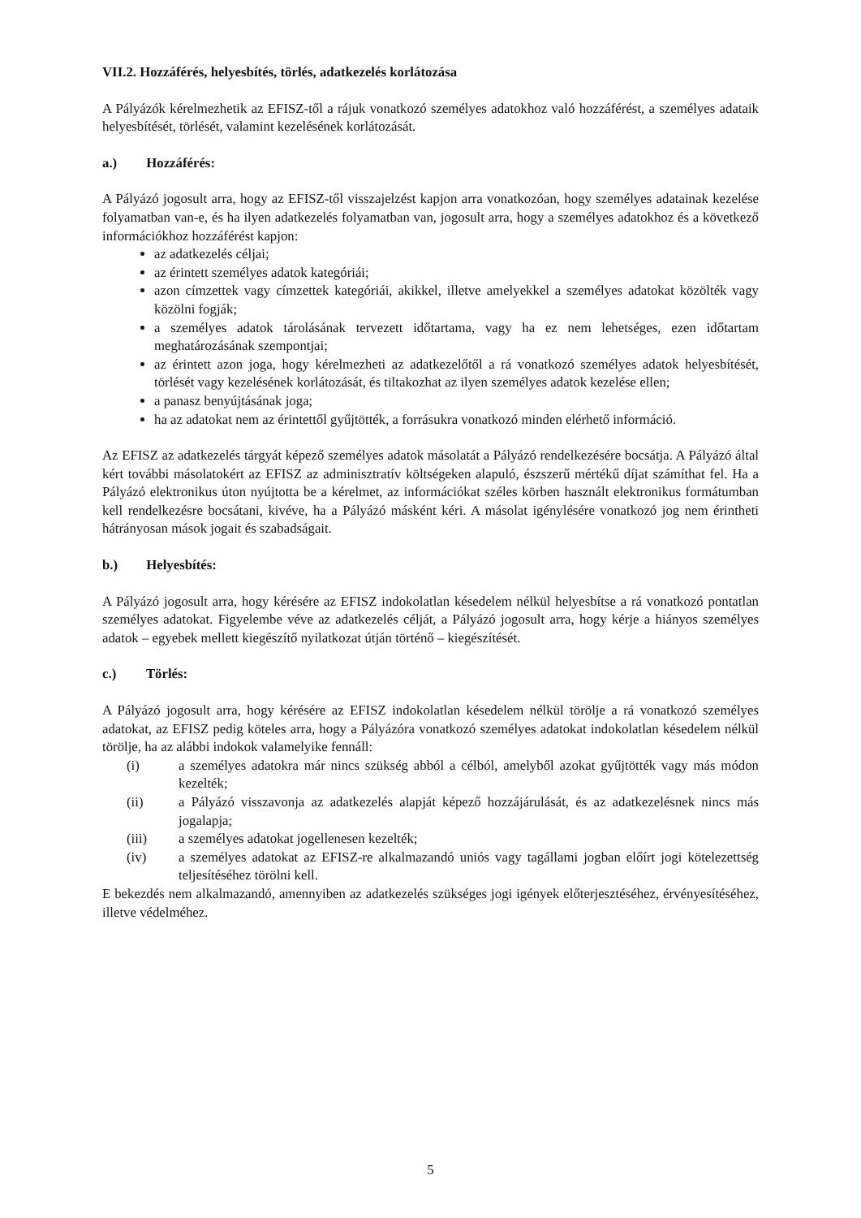VII.2. Hozzáférés, helyesbítés, törlés, adatkezelés korlátozása
A Pályázók kérelmezhetik az EFISZ-től a rájuk vonatkozó személyes adatokhoz való hozzáférést, a személyes adataik helyesbítését, törlését, valamint kezelésének korlátozását.
a.) Hozzáférés:
A Pályázó jogosult arra, hogy az EFISZ-től visszajelzést kapjon arra vonatkozóan, hogy személyes adatainak kezelése folyamatban van-e, és ha ilyen adatkezelés folyamatban van, jogosult arra, hogy a személyes adatokhoz és a következő információkhoz hozzáférést kapjon:
az adatkezelés céljai;
az érintett személyes adatok kategóriái;
azon címzettek vagy címzettek kategóriái, akikkel, illetve amelyekkel a személyes adatokat közölték vagy közölni fogják;
a személyes adatok tárolásának tervezett időtartama, vagy ha ez nem lehetséges, ezen időtartam meghatározásának szempontjai;
az érintett azon joga, hogy kérelmezheti az adatkezelőtől a rá vonatkozó személyes adatok helyesbítését, törlését vagy kezelésének korlátozását, és tiltakozhat az ilyen személyes adatok kezelése ellen;
a panasz benyújtásának joga;
ha az adatokat nem az érintettől gyűjtötték, a forrásukra vonatkozó minden elérhető információ.
Az EFISZ az adatkezelés tárgyát képező személyes adatok másolatát a Pályázó rendelkezésére bocsátja. A Pályázó által kért további másolatokért az EFISZ az adminisztratív költségeken alapuló, észszerű mértékű díjat számíthat fel. Ha a Pályázó elektronikus úton nyújtotta be a kérelmet, az információkat széles körben használt elektronikus formátumban kell rendelkezésre bocsátani, kivéve, ha a Pályázó másként kéri. A másolat igénylésére vonatkozó jog nem érintheti hátrányosan mások jogait és szabadságait.
b.) Helyesbítés:
A Pályázó jogosult arra, hogy kérésére az EFISZ indokolatlan késedelem nélkül helyesbítse a rá vonatkozó pontatlan személyes adatokat. Figyelembe véve az adatkezelés célját, a Pályázó jogosult arra, hogy kérje a hiányos személyes adatok – egyebek mellett kiegészítő nyilatkozat útján történő – kiegészítését.
c.) Törlés:
A Pályázó jogosult arra, hogy kérésére az EFISZ indokolatlan késedelem nélkül törölje a rá vonatkozó személyes adatokat, az EFISZ pedig köteles arra, hogy a Pályázóra vonatkozó személyes adatokat indokolatlan késedelem nélkül törölje, ha az alábbi indokok valamelyike fennáll:
(i) a személyes adatokra már nincs szükség abból a célból, amelyből azokat gyűjtötték vagy más módon kezelték;
(ii) a Pályázó visszavonja az adatkezelés alapját képező hozzájárulását, és az adatkezelésnek nincs más jogalapja;
(iii) a személyes adatokat jogellenesen kezelték;
(iv) a személyes adatokat az EFISZ-re alkalmazandó uniós vagy tagállami jogban előírt jogi kötelezettség teljesítéséhez törölni kell.
E bekezdés nem alkalmazandó, amennyiben az adatkezelés szükséges jogi igények előterjesztéséhez, érvényesítéséhez, illetve védelméhez.
5